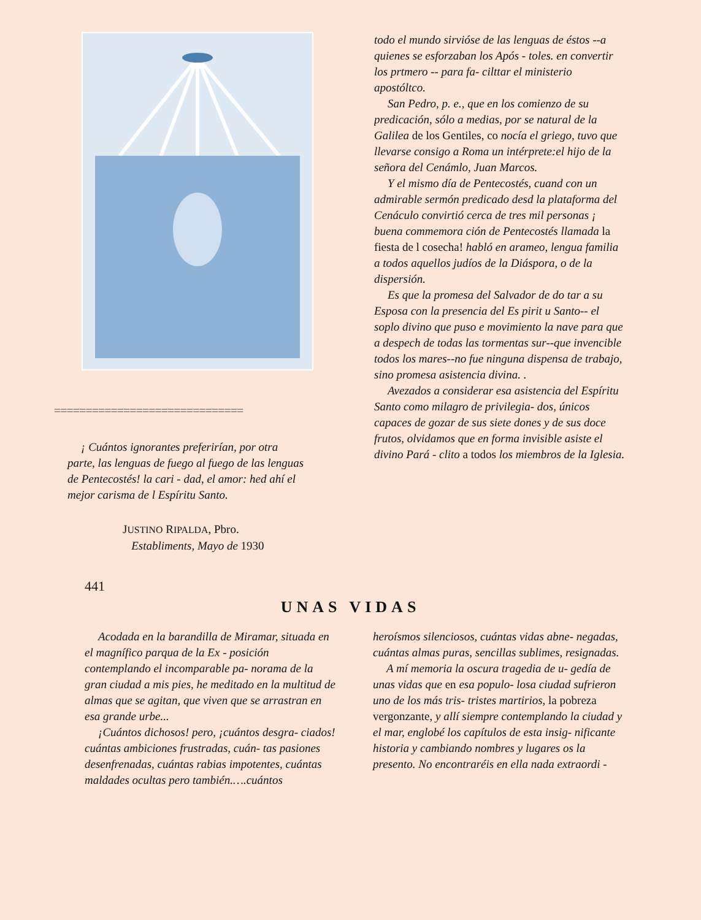==============================
¡ Cuántos ignorantes preferirían, por otra parte, las lenguas de fuego al fuego de las lenguas de Pentecostés! la cari - dad, el amor: hed ahí el mejor carisma de l Espíritu Santo.
JUSTINO RIPALDA, Pbro.
Establiments, Mayo de 1930
todo el mundo sirvióse de las lenguas de éstos --a quienes se esforzaban los Após - toles. en convertir los prtmero -- para fa- cilttar el ministerio apostóltco.
San Pedro, p. e., que en los comienzo de su predicación, sólo a medias, por se natural de la Galilea de los Gentiles, co nocía el griego, tuvo que llevarse consigo a Roma un intérprete:el hijo de la señora del Cenámlo, Juan Marcos.
Y el mismo día de Pentecostés, cuand con un admirable sermón predicado desd la plataforma del Cenáculo convirtió cerca de tres mil personas ¡ buena commemora ción de Pentecostés llamada la fiesta de l cosecha! habló en arameo, lengua familia a todos aquellos judíos de la Diáspora, o de la dispersión.
Es que la promesa del Salvador de do tar a su Esposa con la presencia del Es pirit u Santo-- el soplo divino que puso e movimiento la nave para que a despech de todas las tormentas sur--que invencible todos los mares--no fue ninguna dispensa de trabajo, sino promesa asistencia divina. .
Avezados a considerar esa asistencia del Espíritu Santo como milagro de privilegia- dos, únicos capaces de gozar de sus siete dones y de sus doce frutos, olvidamos que en forma invisible asiste el divino Pará - clito a todos los miembros de la Iglesia.
441
UNAS VIDAS
Acodada en la barandilla de Miramar, situada en el magnífico parqua de la Ex - posición contemplando el incomparable pa- norama de la gran ciudad a mis pies, he meditado en la multitud de almas que se agitan, que viven que se arrastran en esa grande urbe...
¡Cuántos dichosos! pero, ¡cuántos desgra- ciados! cuántas ambiciones frustradas, cuán- tas pasiones desenfrenadas, cuántas rabias impotentes, cuántas maldades ocultas pero también.….cuántos
heroísmos silenciosos, cuántas vidas abne- negadas, cuántas almas puras, sencillas sublimes, resignadas.
A mí memoria la oscura tragedia de u- gedía de unas vidas que en esa populo- losa ciudad sufrieron uno de los más tris- tristes martirios, la pobreza vergonzante, y allí siempre contemplando la ciudad y el mar, englobé los capítulos de esta insig- nificante historia y cambiando nombres y lugares os la presento. No encontraréis en ella nada extraordi -